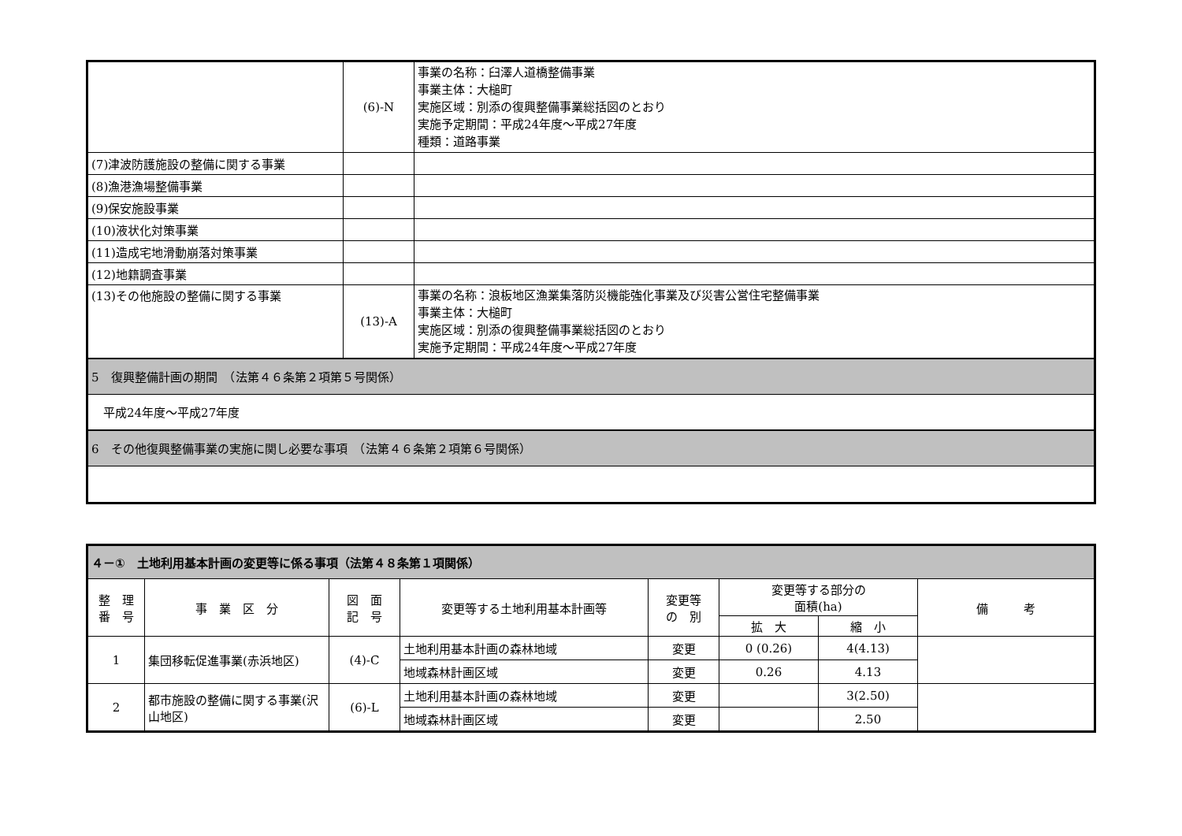| | (6)-N | 事業の名称：臼澤人道橋整備事業 事業主体：大槌町 実施区域：別添の復興整備事業総括図のとおり 実施予定期間：平成24年度～平成27年度 種類：道路事業 |
| (7)津波防護施設の整備に関する事業 | | |
| (8)漁港漁場整備事業 | | |
| (9)保安施設事業 | | |
| (10)液状化対策事業 | | |
| (11)造成宅地滑動崩落対策事業 | | |
| (12)地籍調査事業 | | |
| (13)その他施設の整備に関する事業 | (13)-A | 事業の名称：浪板地区漁業集落防災機能強化事業及び災害公営住宅整備事業 事業主体：大槌町 実施区域：別添の復興整備事業総括図のとおり 実施予定期間：平成24年度～平成27年度 |
| 5 復興整備計画の期間 （法第４６条第２項第５号関係） | | |
| 平成24年度～平成27年度 | | |
| 6 その他復興整備事業の実施に関し必要な事項 （法第４６条第２項第６号関係） | | |
| ４－① 土地利用基本計画の変更等に係る事項（法第４８条第１項関係） | | | | | | | |
| 整 理 番 号 | 事 業 区 分 | 図 面 記 号 | 変更等する土地利用基本計画等 | 変更等 の 別 | 変更等する部分の 面積(ha) | | 備 考 |
| | | | | | 拡 大 | 縮 小 | |
| 1 | 集団移転促進事業(赤浜地区) | (4)-C | 土地利用基本計画の森林地域 | 変更 | 0 (0.26) | 4(4.13) | |
| | | | 地域森林計画区域 | 変更 | 0.26 | 4.13 | |
| 2 | 都市施設の整備に関する事業(沢山地区) | (6)-L | 土地利用基本計画の森林地域 | 変更 | | 3(2.50) | |
| | | | 地域森林計画区域 | 変更 | | 2.50 | |